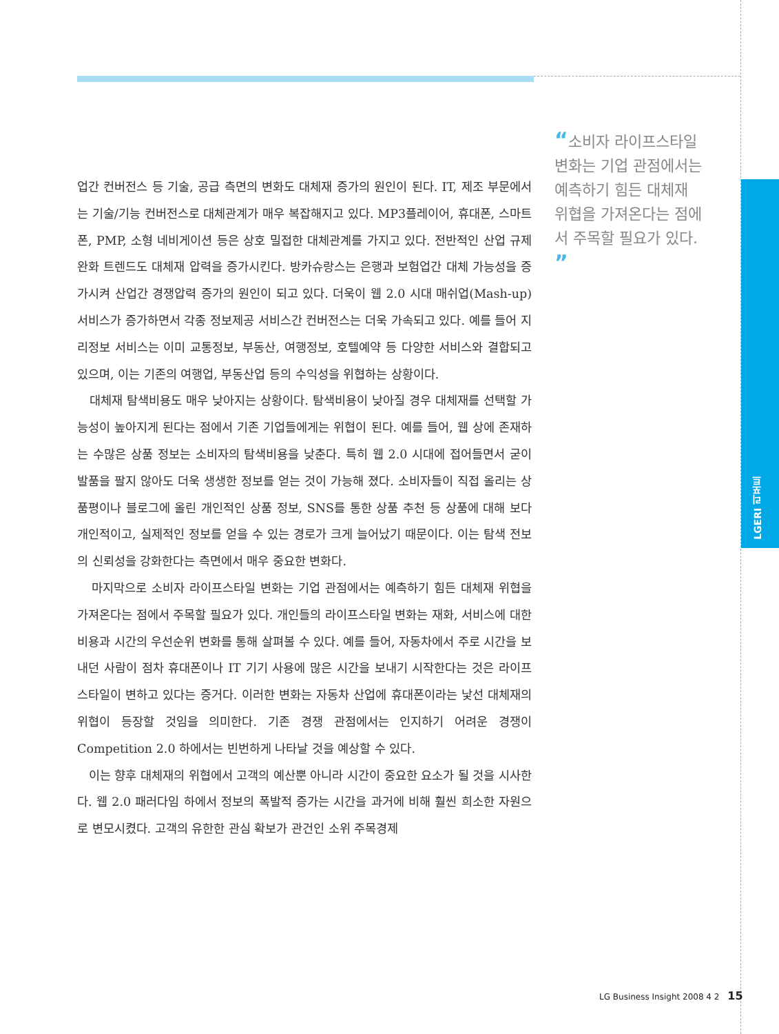LGERI 리포트
“소비자 라이프스타일 변화는 기업 관점에서는 예측하기 힘든 대체재 위협을 가져온다는 점에서 주목할 필요가 있다. ”
업간 컨버전스 등 기술, 공급 측면의 변화도 대체재 증가의 원인이 된다. IT, 제조 부문에서는 기술/기능 컨버전스로 대체관계가 매우 복잡해지고 있다. MP3플레이어, 휴대폰, 스마트폰, PMP, 소형 네비게이션 등은 상호 밀접한 대체관계를 가지고 있다. 전반적인 산업 규제 완화 트렌드도 대체재 압력을 증가시킨다. 방카슈랑스는 은행과 보험업간 대체 가능성을 증가시켜 산업간 경쟁압력 증가의 원인이 되고 있다. 더욱이 웹 2.0 시대 매쉬업(Mash-up) 서비스가 증가하면서 각종 정보제공 서비스간 컨버전스는 더욱 가속되고 있다. 예를 들어 지리정보 서비스는 이미 교통정보, 부동산, 여행정보, 호텔예약 등 다양한 서비스와 결합되고 있으며, 이는 기존의 여행업, 부동산업 등의 수익성을 위협하는 상황이다.
대체재 탐색비용도 매우 낮아지는 상황이다. 탐색비용이 낮아질 경우 대체재를 선택할 가능성이 높아지게 된다는 점에서 기존 기업들에게는 위협이 된다. 예를 들어, 웹 상에 존재하는 수많은 상품 정보는 소비자의 탐색비용을 낮춘다. 특히 웹 2.0 시대에 접어들면서 굳이 발품을 팔지 않아도 더욱 생생한 정보를 얻는 것이 가능해 졌다. 소비자들이 직접 올리는 상품평이나 블로그에 올린 개인적인 상품 정보, SNS를 통한 상품 추천 등 상품에 대해 보다 개인적이고, 실제적인 정보를 얻을 수 있는 경로가 크게 늘어났기 때문이다. 이는 탐색 전보의 신뢰성을 강화한다는 측면에서 매우 중요한 변화다.
마지막으로 소비자 라이프스타일 변화는 기업 관점에서는 예측하기 힘든 대체재 위협을 가져온다는 점에서 주목할 필요가 있다. 개인들의 라이프스타일 변화는 재화, 서비스에 대한 비용과 시간의 우선순위 변화를 통해 살펴볼 수 있다. 예를 들어, 자동차에서 주로 시간을 보내던 사람이 점차 휴대폰이나 IT 기기 사용에 많은 시간을 보내기 시작한다는 것은 라이프스타일이 변하고 있다는 증거다. 이러한 변화는 자동차 산업에 휴대폰이라는 낯선 대체재의 위협이 등장할 것임을 의미한다. 기존 경쟁 관점에서는 인지하기 어려운 경쟁이 Competition 2.0 하에서는 빈번하게 나타날 것을 예상할 수 있다.
이는 향후 대체재의 위협에서 고객의 예산뿐 아니라 시간이 중요한 요소가 될 것을 시사한다. 웹 2.0 패러다임 하에서 정보의 폭발적 증가는 시간을 과거에 비해 훨씬 희소한 자원으로 변모시켰다. 고객의 유한한 관심 확보가 관건인 소위 주목경제
LG Business Insight 2008 4 2 15